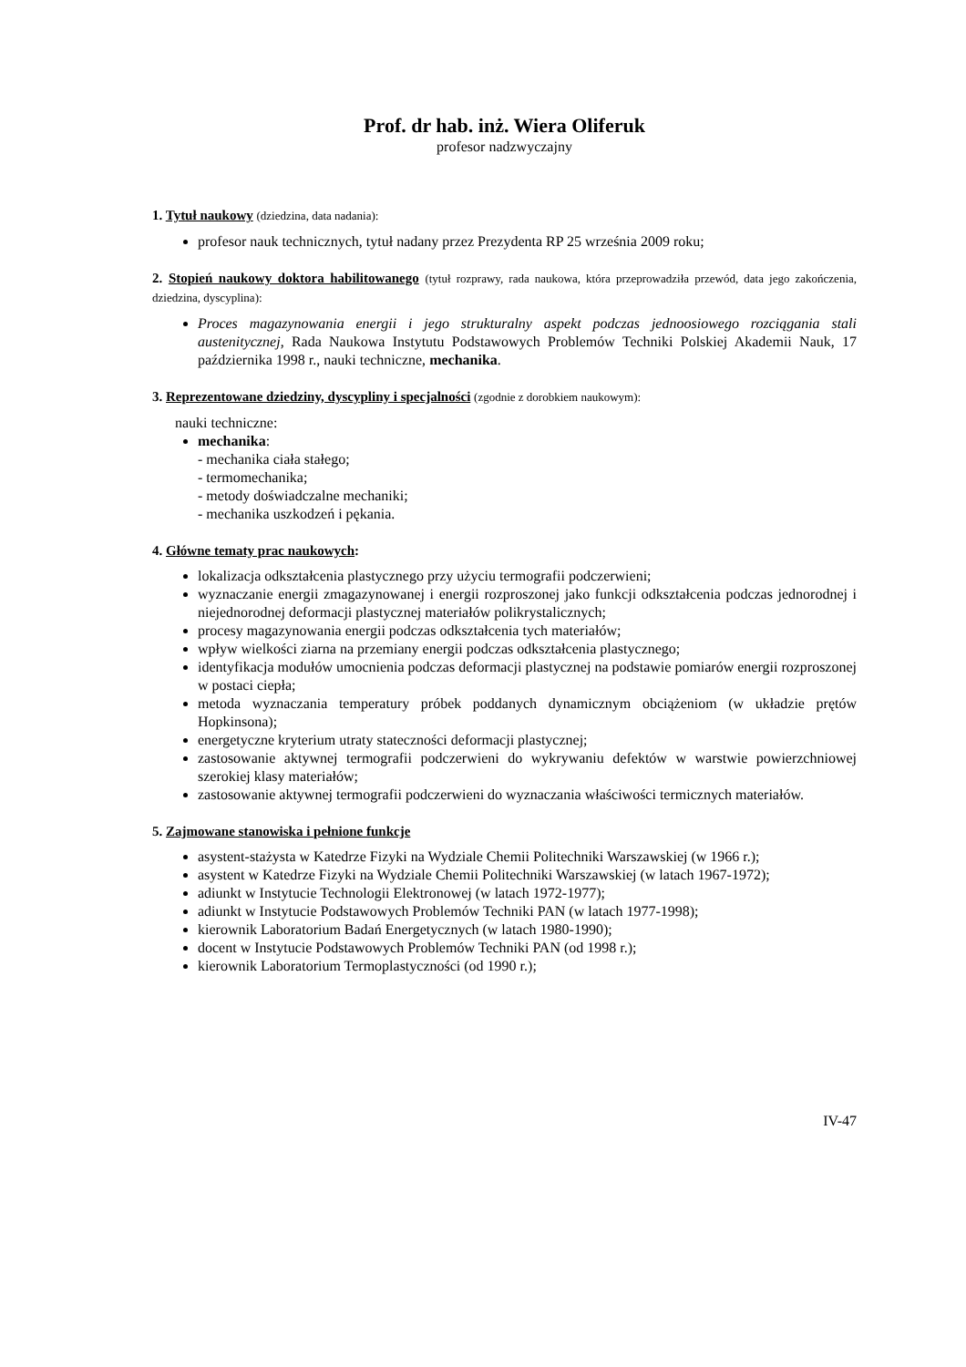Prof. dr hab. inż. Wiera Oliferuk
profesor nadzwyczajny
1. Tytuł naukowy (dziedzina, data nadania):
profesor nauk technicznych, tytuł nadany przez Prezydenta RP 25 września 2009 roku;
2. Stopień naukowy doktora habilitowanego (tytuł rozprawy, rada naukowa, która przeprowadziła przewód, data jego zakończenia, dziedzina, dyscyplina):
Proces magazynowania energii i jego strukturalny aspekt podczas jednoosiowego rozciągania stali austenitycznej, Rada Naukowa Instytutu Podstawowych Problemów Techniki Polskiej Akademii Nauk, 17 października 1998 r., nauki techniczne, mechanika.
3. Reprezentowane dziedziny, dyscypliny i specjalności (zgodnie z dorobkiem naukowym):
nauki techniczne:
mechanika:
- mechanika ciała stałego;
- termomechanika;
- metody doświadczalne mechaniki;
- mechanika uszkodzeń i pękania.
4. Główne tematy prac naukowych:
lokalizacja odkształcenia plastycznego przy użyciu termografii podczerwieni;
wyznaczanie energii zmagazynowanej i energii rozproszonej jako funkcji odkształcenia podczas jednorodnej i niejednorodnej deformacji plastycznej materiałów polikrystalicznych;
procesy magazynowania energii podczas odkształcenia tych materiałów;
wpływ wielkości ziarna na przemiany energii podczas odkształcenia plastycznego;
identyfikacja modułów umocnienia podczas deformacji plastycznej na podstawie pomiarów energii rozproszonej w postaci ciepła;
metoda wyznaczania temperatury próbek poddanych dynamicznym obciążeniom (w układzie prętów Hopkinsona);
energetyczne kryterium utraty stateczności deformacji plastycznej;
zastosowanie aktywnej termografii podczerwieni do wykrywaniu defektów w warstwie powierzchniowej szerokiej klasy materiałów;
zastosowanie aktywnej termografii podczerwieni do wyznaczania właściwości termicznych materiałów.
5. Zajmowane stanowiska i pełnione funkcje
asystent-stażysta w Katedrze Fizyki na Wydziale Chemii Politechniki Warszawskiej (w 1966 r.);
asystent w Katedrze Fizyki na Wydziale Chemii Politechniki Warszawskiej (w latach 1967-1972);
adiunkt w Instytucie Technologii Elektronowej (w latach 1972-1977);
adiunkt w Instytucie Podstawowych Problemów Techniki PAN (w latach 1977-1998);
kierownik Laboratorium Badań Energetycznych (w latach 1980-1990);
docent w Instytucie Podstawowych Problemów Techniki PAN (od 1998 r.);
kierownik Laboratorium Termoplastyczności (od 1990 r.);
IV-47